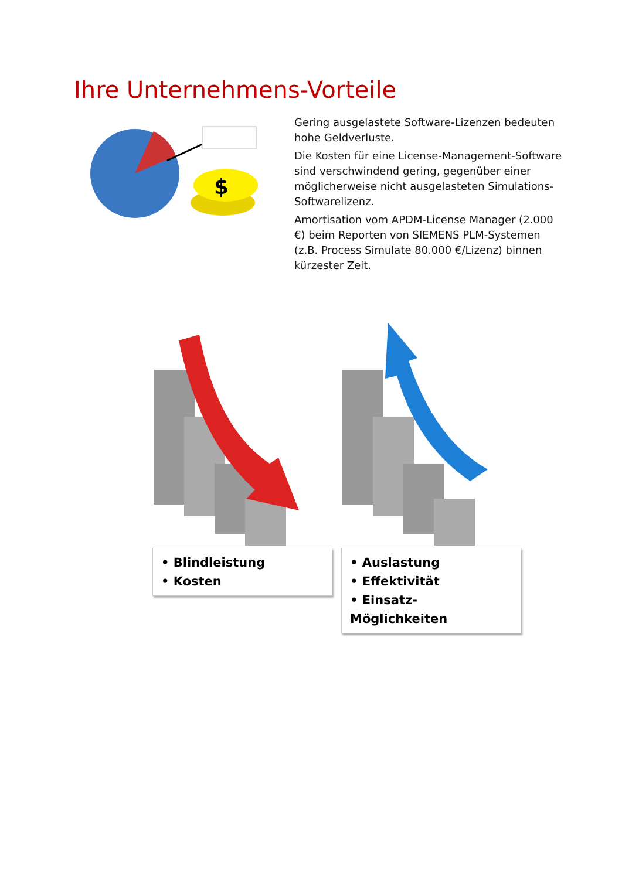Ihre Unternehmens-Vorteile
$
Gering ausgelastete Software-Lizenzen bedeuten hohe Geldverluste.
Die Kosten für eine License-Management-Software sind verschwindend gering, gegenüber einer möglicherweise nicht ausgelasteten Simulations-Softwarelizenz.
Amortisation vom APDM-License Manager (2.000 €) beim Reporten von SIEMENS PLM-Systemen (z.B. Process Simulate 80.000 €/Lizenz) binnen kürzester Zeit.
• Blindleistung
• Kosten
• Auslastung
• Effektivität
• Einsatz-Möglichkeiten